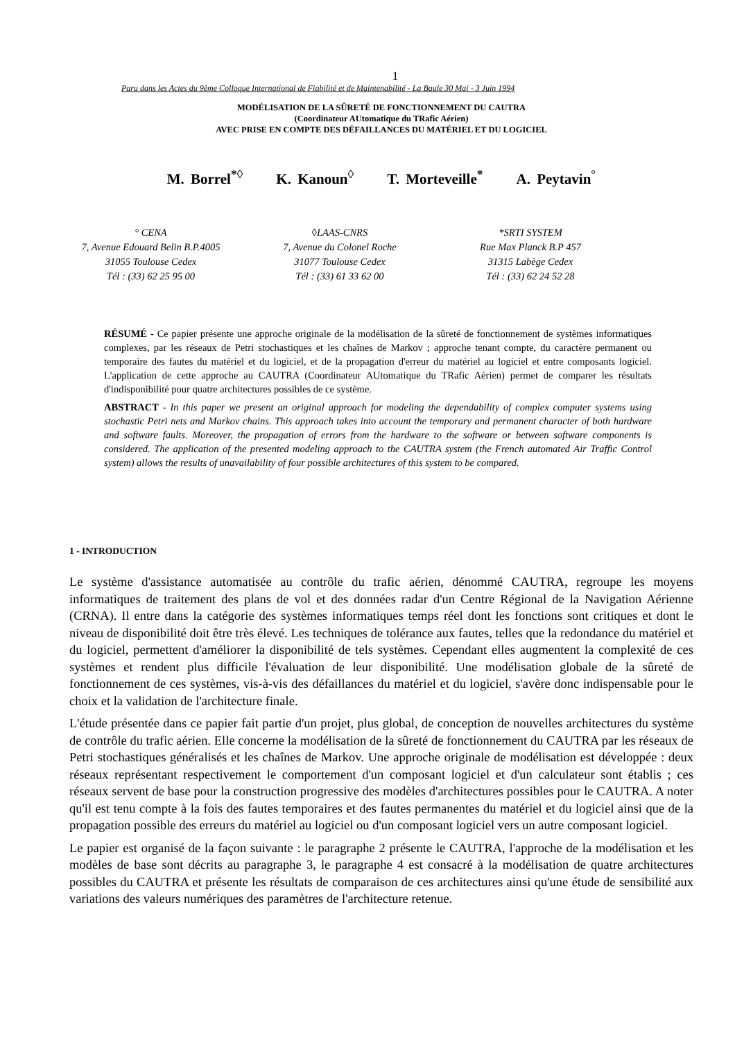1
Paru dans les Actes du 9ème Colloque International de Fiabilité et de Maintenabilité - La Baule 30 Mai - 3 Juin 1994
MODÉLISATION DE LA SÛRETÉ DE FONCTIONNEMENT DU CAUTRA
(Coordinateur AUtomatique du TRafic Aérien)
AVEC PRISE EN COMPTE DES DÉFAILLANCES DU MATÉRIEL ET DU LOGICIEL
M. Borrel<sup>*◊</sup> K. Kanoun<sup>◊</sup> T. Morteveille<sup>*</sup> A. Peytavin<sup>°</sup>
° CENA
7, Avenue Edouard Belin B.P.4005
31055 Toulouse Cedex
Tél : (33) 62 25 95 00
◊LAAS-CNRS
7, Avenue du Colonel Roche
31077 Toulouse Cedex
Tél : (33) 61 33 62 00
*SRTI SYSTEM
Rue Max Planck B.P 457
31315 Labège Cedex
Tél : (33) 62 24 52 28
RÉSUMÉ - Ce papier présente une approche originale de la modélisation de la sûreté de fonctionnement de systèmes informatiques complexes, par les réseaux de Petri stochastiques et les chaînes de Markov ; approche tenant compte, du caractère permanent ou temporaire des fautes du matériel et du logiciel, et de la propagation d'erreur du matériel au logiciel et entre composants logiciel. L'application de cette approche au CAUTRA (Coordinateur AUtomatique du TRafic Aérien) permet de comparer les résultats d'indisponibilité pour quatre architectures possibles de ce système.
ABSTRACT - In this paper we present an original approach for modeling the dependability of complex computer systems using stochastic Petri nets and Markov chains. This approach takes into account the temporary and permanent character of both hardware and software faults. Moreover, the propagation of errors from the hardware to the software or between software components is considered. The application of the presented modeling approach to the CAUTRA system (the French automated Air Traffic Control system) allows the results of unavailability of four possible architectures of this system to be compared.
1 - INTRODUCTION
Le système d'assistance automatisée au contrôle du trafic aérien, dénommé CAUTRA, regroupe les moyens informatiques de traitement des plans de vol et des données radar d'un Centre Régional de la Navigation Aérienne (CRNA). Il entre dans la catégorie des systèmes informatiques temps réel dont les fonctions sont critiques et dont le niveau de disponibilité doit être très élevé. Les techniques de tolérance aux fautes, telles que la redondance du matériel et du logiciel, permettent d'améliorer la disponibilité de tels systèmes. Cependant elles augmentent la complexité de ces systèmes et rendent plus difficile l'évaluation de leur disponibilité. Une modélisation globale de la sûreté de fonctionnement de ces systèmes, vis-à-vis des défaillances du matériel et du logiciel, s'avère donc indispensable pour le choix et la validation de l'architecture finale.
L'étude présentée dans ce papier fait partie d'un projet, plus global, de conception de nouvelles architectures du système de contrôle du trafic aérien. Elle concerne la modélisation de la sûreté de fonctionnement du CAUTRA par les réseaux de Petri stochastiques généralisés et les chaînes de Markov. Une approche originale de modélisation est développée : deux réseaux représentant respectivement le comportement d'un composant logiciel et d'un calculateur sont établis ; ces réseaux servent de base pour la construction progressive des modèles d'architectures possibles pour le CAUTRA. A noter qu'il est tenu compte à la fois des fautes temporaires et des fautes permanentes du matériel et du logiciel ainsi que de la propagation possible des erreurs du matériel au logiciel ou d'un composant logiciel vers un autre composant logiciel.
Le papier est organisé de la façon suivante : le paragraphe 2 présente le CAUTRA, l'approche de la modélisation et les modèles de base sont décrits au paragraphe 3, le paragraphe 4 est consacré à la modélisation de quatre architectures possibles du CAUTRA et présente les résultats de comparaison de ces architectures ainsi qu'une étude de sensibilité aux variations des valeurs numériques des paramètres de l'architecture retenue.